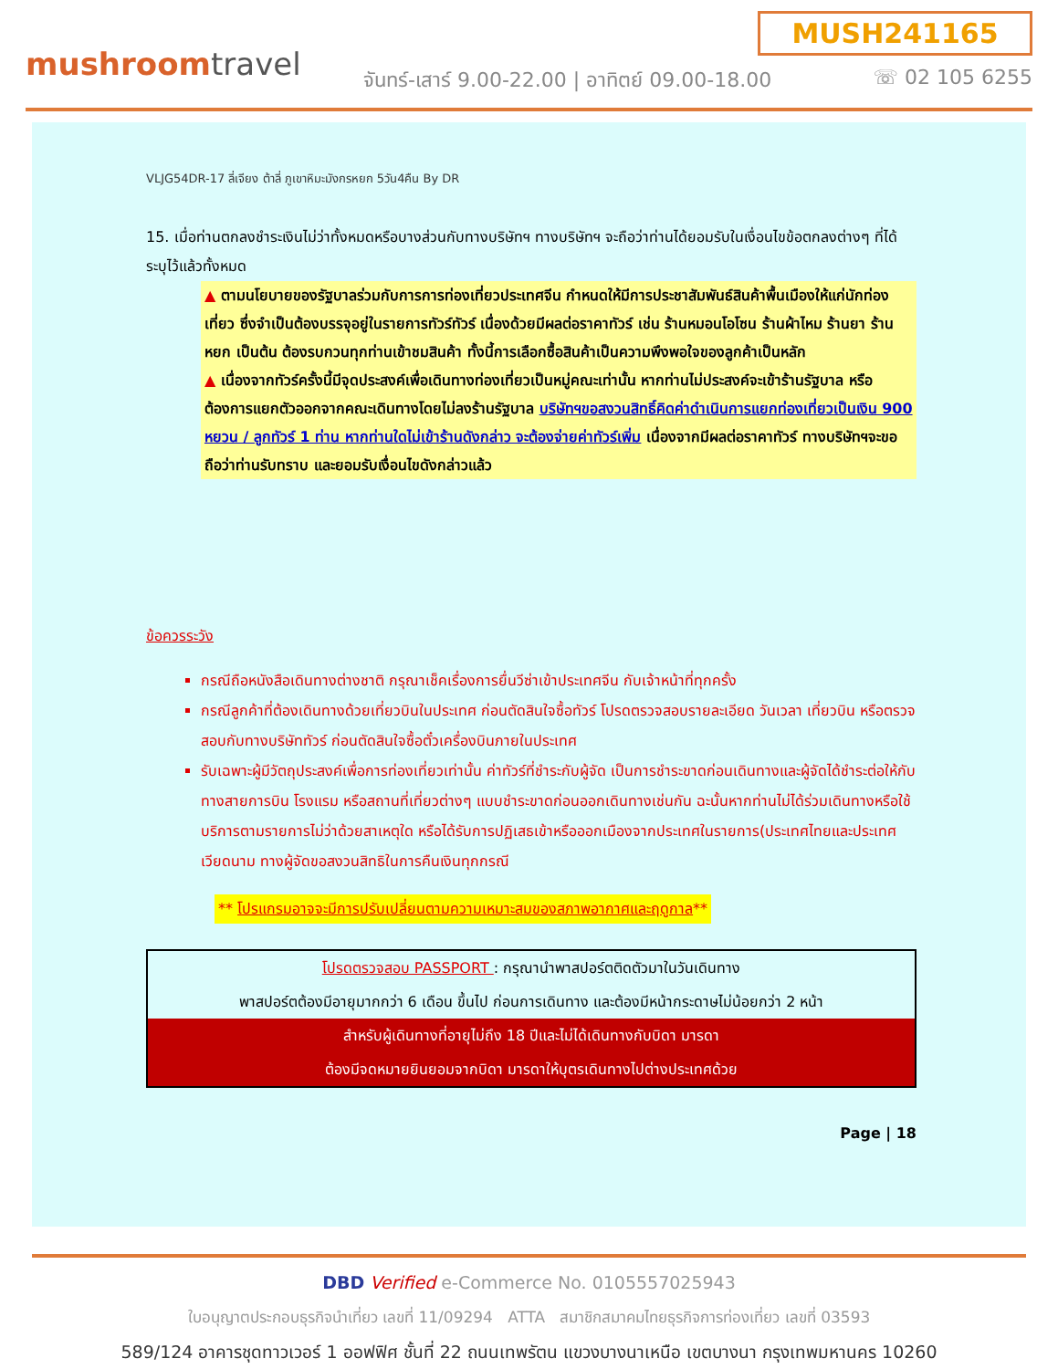mushroomtravel
MUSH241165
จันทร์-เสาร์ 9.00-22.00 | อาทิตย์ 09.00-18.00
☏ 02 105 6255
VLJG54DR-17 ลี่เจียง ต้าลี่ ภูเขาหิมะมังกรหยก 5วัน4คืน By DR
15. เมื่อท่านตกลงชำระเงินไม่ว่าทั้งหมดหรือบางส่วนกับทางบริษัทฯ ทางบริษัทฯ จะถือว่าท่านได้ยอมรับในเงื่อนไขข้อตกลงต่างๆ ที่ได้ระบุไว้แล้วทั้งหมด
▲ ตามนโยบายของรัฐบาลร่วมกับการการท่องเที่ยวประเทศจีน กำหนดให้มีการประชาสัมพันธ์สินค้าพื้นเมืองให้แก่นักท่องเที่ยว ซึ่งจำเป็นต้องบรรจุอยู่ในรายการทัวร์ทัวร์ เนื่องด้วยมีผลต่อราคาทัวร์ เช่น ร้านหมอนโอโซน ร้านผ้าไหม ร้านยา ร้านหยก เป็นต้น ต้องรบกวนทุกท่านเข้าชมสินค้า ทั้งนี้การเลือกซื้อสินค้าเป็นความพึงพอใจของลูกค้าเป็นหลัก
▲ เนื่องจากทัวร์ครั้งนี้มีจุดประสงค์เพื่อเดินทางท่องเที่ยวเป็นหมู่คณะเท่านั้น หากท่านไม่ประสงค์จะเข้าร้านรัฐบาล หรือ ต้องการแยกตัวออกจากคณะเดินทางโดยไม่ลงร้านรัฐบาล บริษัทฯขอสงวนสิทธิ์คิดค่าดำเนินการแยกท่องเที่ยวเป็นเงิน 900 หยวน / ลูกทัวร์ 1 ท่าน หากท่านใดไม่เข้าร้านดังกล่าว จะต้องจ่ายค่าทัวร์เพิ่ม เนื่องจากมีผลต่อราคาทัวร์ ทางบริษัทฯจะขอถือว่าท่านรับทราบ และยอมรับเงื่อนไขดังกล่าวแล้ว
ข้อควรระวัง
กรณีถือหนังสือเดินทางต่างชาติ กรุณาเช็คเรื่องการยื่นวีซ่าเข้าประเทศจีน กับเจ้าหน้าที่ทุกครั้ง
กรณีลูกค้าที่ต้องเดินทางด้วยเที่ยวบินในประเทศ ก่อนตัดสินใจซื้อทัวร์ โปรดตรวจสอบรายละเอียด วันเวลา เที่ยวบิน หรือตรวจสอบกับทางบริษัททัวร์ ก่อนตัดสินใจซื้อตั๋วเครื่องบินภายในประเทศ
รับเฉพาะผู้มีวัตถุประสงค์เพื่อการท่องเที่ยวเท่านั้น ค่าทัวร์ที่ชำระกับผู้จัด เป็นการชำระขาดก่อนเดินทางและผู้จัดได้ชำระต่อให้กับทางสายการบิน โรงแรม หรือสถานที่เที่ยวต่างๆ แบบชำระขาดก่อนออกเดินทางเช่นกัน ฉะนั้นหากท่านไม่ได้ร่วมเดินทางหรือใช้บริการตามรายการไม่ว่าด้วยสาเหตุใด หรือได้รับการปฏิเสธเข้าหรือออกเมืองจากประเทศในรายการ(ประเทศไทยและประเทศเวียดนาม ทางผู้จัดขอสงวนสิทธิในการคืนเงินทุกกรณี
** โปรแกรมอาจจะมีการปรับเปลี่ยนตามความเหมาะสมของสภาพอากาศและฤดูกาล**
| โปรดตรวจสอบ PASSPORT : กรุณานำพาสปอร์ตติดตัวมาในวันเดินทาง |
| พาสปอร์ตต้องมีอายุมากกว่า 6 เดือน ขึ้นไป ก่อนการเดินทาง และต้องมีหน้ากระดาษไม่น้อยกว่า 2 หน้า |
| สำหรับผู้เดินทางที่อายุไม่ถึง 18 ปีและไม่ได้เดินทางกับบิดา มารดา |
| ต้องมีจดหมายยินยอมจากบิดา มารดาให้บุตรเดินทางไปต่างประเทศด้วย |
Page | 18
DBD Verified e-Commerce No. 0105557025943
ใบอนุญาตประกอบธุรกิจนำเที่ยว เลขที่ 11/09294 ATTA สมาชิกสมาคมไทยธุรกิจการท่องเที่ยว เลขที่ 03593
589/124 อาคารชุดทาวเวอร์ 1 ออฟฟิศ ชั้นที่ 22 ถนนเทพรัตน แขวงบางนาเหนือ เขตบางนา กรุงเทพมหานคร 10260